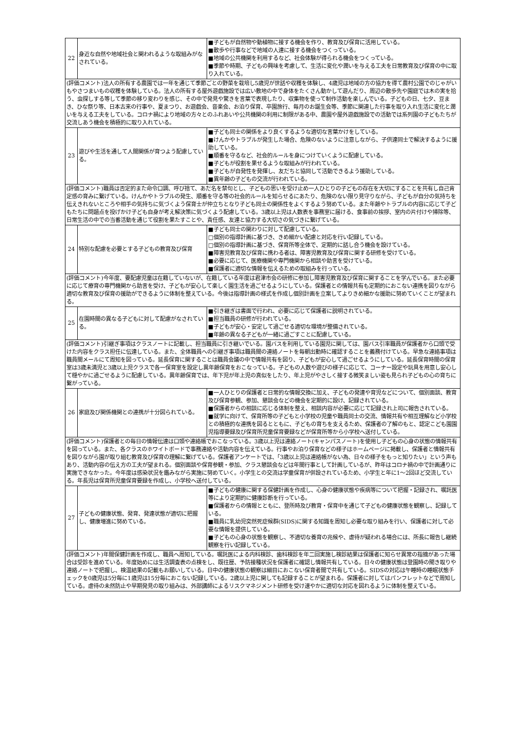| 22 | 身近な自然や地域社会と関われるような取組みがなされている。 | ■子どもが自然物や動植物に接する機会を作り、教育及び保育に活用している。 ■散歩や行事などで地域の人達に接する機会をつくっている。 ■地域の公共機関を利用するなど、社会体験が得られる機会をつくっている。 ■季節や時期、子どもの興味を考慮して、生活に変化や潤いを与える工夫を日常教育及び保育の中に取り入れている。 |
| (評価コメント)法人の所有する農園では一年を通じて季節ごとの野菜を栽培し5歳児が世話や収穫を体験し、4歳児は地域の方の協力を得て農村公園でのじゃがいもやさつまいもの収穫を体験している。法人の所有する屋外遊戯施設では広い敷地の中で身体をたくさん動かして遊んだり、周辺の散歩先や園庭では木の実を拾う、虫探しする等して季節の移り変わりを感じ、その中で発見や驚きを言葉で表現したり、収集物を使って制作活動を楽しんでいる。子どもの日、七夕、豆まき、ひな祭り等、日本古来の行事や、夏まつり、お遊戯会、音楽会、お泊り保育、卒園旅行、毎月のお誕生会等、季節に関連した行事を取り入れ生活に変化と潤いを与える工夫をしている。コロナ禍により地域の方々とのふれあいや公共機関の利用に制限がある中、農園や屋外遊戯施設での活動では系列園の子どもたちが交流しあう機会を積極的に取り入れている。 | | |
| 23 | 遊びや生活を通して人間関係が育つよう配慮している。 | ■子ども同士の関係をより良くするような適切な言葉かけをしている。 ■けんかやトラブルが発生した場合、危険のないように注意しながら、子供達同士で解決するように援助している。 ■順番を守るなど、社会的ルールを身につけていくように配慮している。 ■子どもが役割を果せるような取組みが行われている。 ■子どもが自発性を発揮し、友だちと協同して活動できるよう援助している。 ■異年齢の子どもの交流が行われている。 |
| (評価コメント)職員は否定的また命令口調、呼び捨て、あだ名を禁句とし、子どもの思いを受け止め一人ひとりの子どもの存在を大切にすることを共有し自己肯定感の育みに繋げている。けんかやトラブルの発生、順番を守る等の社会的ルールを知らせるにあたり、危険のない限り見守りながら、子どもが自分の気持ちを伝えきれないところや相手の気持ちに気づくよう保育士が仲立ちとなり子ども同士の関係性をよくするよう努めている。また年齢やトラブルの内容に応じて子どもたちに問題点を投げかけ子ども自身が考え解決策に気づくよう配慮している。3歳以上児は人数表を事務室に届ける、食事前の挨拶、室内の片付けや掃除等、日常生活の中での当番活動を通じて役割を果たすことや、責任感、友達と協力する大切さの気づきに繋げている。 | | |
| 24 | 特別な配慮を必要とする子どもの教育及び保育 | ■子ども同士の関わりに対して配慮している。 □個別の指導計画に基づき、きめ細かい配慮と対応を行い記録している。 □個別の指導計画に基づき、保育所等全体で、定期的に話し合う機会を設けている。 ■障害児教育及び保育に携わる者は、障害児教育及び保育に関する研修を受けている。 ■必要に応じて、医療機関や専門機関から相談や助言を受けている。 ■保護者に適切な情報を伝えるための取組みを行っている。 |
| (評価コメント)今年度、要配慮児童は在籍していないが、在籍している年度は君津市会の研修に参加し障害児教育及び保育に関することを学んでいる。また必要に応じて療育の専門機関から助言を受け、子どもが安心して楽しく園生活を過ごせるようにしている。保護者との情報共有も定期的におこない連携を図りながら適切な教育及び保育の援助ができるように体制を整えている。今後は指導計画の様式を作成し個別計画を立案してよりきめ細かな援助に努めていくことが望まれる。 | | |
| 25 | 在園時間の異なる子どもに対して配慮がなされている。 | ■引き継ぎは書面で行われ、必要に応じて保護者に説明されている。 ■担当職員の研修が行われている。 ■子どもが安心・安定して過ごせる適切な環境が整備されている。 ■年齢の異なる子どもが一緒に過ごすことに配慮している。 |
| (評価コメント)引継ぎ事項はクラスノートに記載し、担当職員に引き継いでいる。園バスを利用している園児に関しては、園バス引率職員が保護者から口頭で受けた内容をクラス担任に伝達している。また、全体職員への引継ぎ事項は職員間の連絡ノートを毎朝出勤時に確認することを義務付けている。早急な連絡事項は職員間メールにて周知を図っている。延長保育に関することは職員会議の中で情報共有を図り、子どもが安心して過ごせるようにしている。延長保育時間の保育室は3歳未満児と3歳以上児クラスで各一保育室を設定し異年齢保育をおこなっている。子どもの人数や遊びの様子に応じて、コーナー設定や玩具を用意し安心して穏やかに過ごせるように配慮している。異年齢保育では、年下児が年上児の真似をしたり、年上児がやさしく接する微笑ましい姿も見られ子どもの心の育ちに繋がっている。 | | |
| 26 | 家庭及び関係機関との連携が十分図られている。 | ■一人ひとりの保護者と日常的な情報交換に加え、子どもの発達や育児などについて、個別面談、教育及び保育参観、参加、懇談会などの機会を定期的に設け、記録されている。 ■保護者からの相談に応じる体制を整え、相談内容が必要に応じて記録され上司に報告されている。 ■就学に向けて、保育所等の子どもと小学校の児童や職員同士の交流、情報共有や相互理解など小学校との積極的な連携を図るとともに、子どもの育ちを支えるため、保護者の了解のもと、認定こども園園児指導要録及び保育所児童保育要録などが保育所等から小学校へ送付している。 |
| (評価コメント)保護者との毎日の情報伝達は口頭や連絡帳でおこなっている。3歳以上児は連絡ノート(キャンパスノート)を使用し子どもの心身の状態の情報共有を図っている。また、各クラスのホワイトボードで事務連絡や活動内容を伝えている。行事やお泊り保育などの様子はホームページに掲載し、保護者と情報共有を図りながら園が取り組む教育及び保育の理解に繋げている。保護者アンケートでは、「3歳以上児は連絡帳がない為、日々の様子をもっと知りたい」という声もあり、活動内容の伝え方の工夫が望まれる。個別面談や保育参観・参加、クラス懇談会などは年間行事として計画しているが、昨年はコロナ禍の中で計画通りに実施できなかった。今年度は感染状況を鑑みながら実施に努めていく。小学生との交流は学童保育が併設されているため、小学生と年に1～2回ほど交流している。年長児は保育所児童保育要録を作成し、小学校へ送付している。 | | |
| 27 | 子どもの健康状態、発育、発達状態が適切に把握し、健康増進に努めている。 | ■子どもの健康に関する保健計画を作成し、心身の健康状態や疾病等について把握・記録され、嘱託医等により定期的に健康診断を行っている。 ■保護者からの情報とともに、登所時及び教育・保育中を通じて子どもの健康状態を観察し、記録している。 ■職員に乳幼児突然死症候群(SIDS)に関する知識を周知し必要な取り組みを行い、保護者に対して必要な情報を提供している。 ■子どもの心身の状態を観察し、不適切な養育の兆候や、虐待が疑われる場合には、所長に報告し継続観察を行い記録している。 |
| (評価コメント)年間保健計画を作成し、職員へ周知している。嘱託医による内科検診、歯科検診を年二回実施し検診結果は保護者に知らせ異常の指摘があった場合は受診を進めている。年度始めには生活調査表の点検をし、既往歴、予防接種状況を保護者に確認し情報共有している。日々の健康状態は登園時の聞き取りや連絡ノートで把握し、検温結果の記載もお願いしている。日中の健康状態の観察は細目におこない保育者間で共有している。SIDSの対応は午睡時の睡眠状態チェックを0歳児は5分毎に1歳児は15分毎におこない記録している。2歳以上児に関しても記録することが望まれる。保護者に対してはパンフレットなどで周知している。虐待の未然防止や早期発見の取り組みは、外部講師によるリスクマネジメント研修を受け速やかに適切な対応を図れるように体制を整えている。 | | |